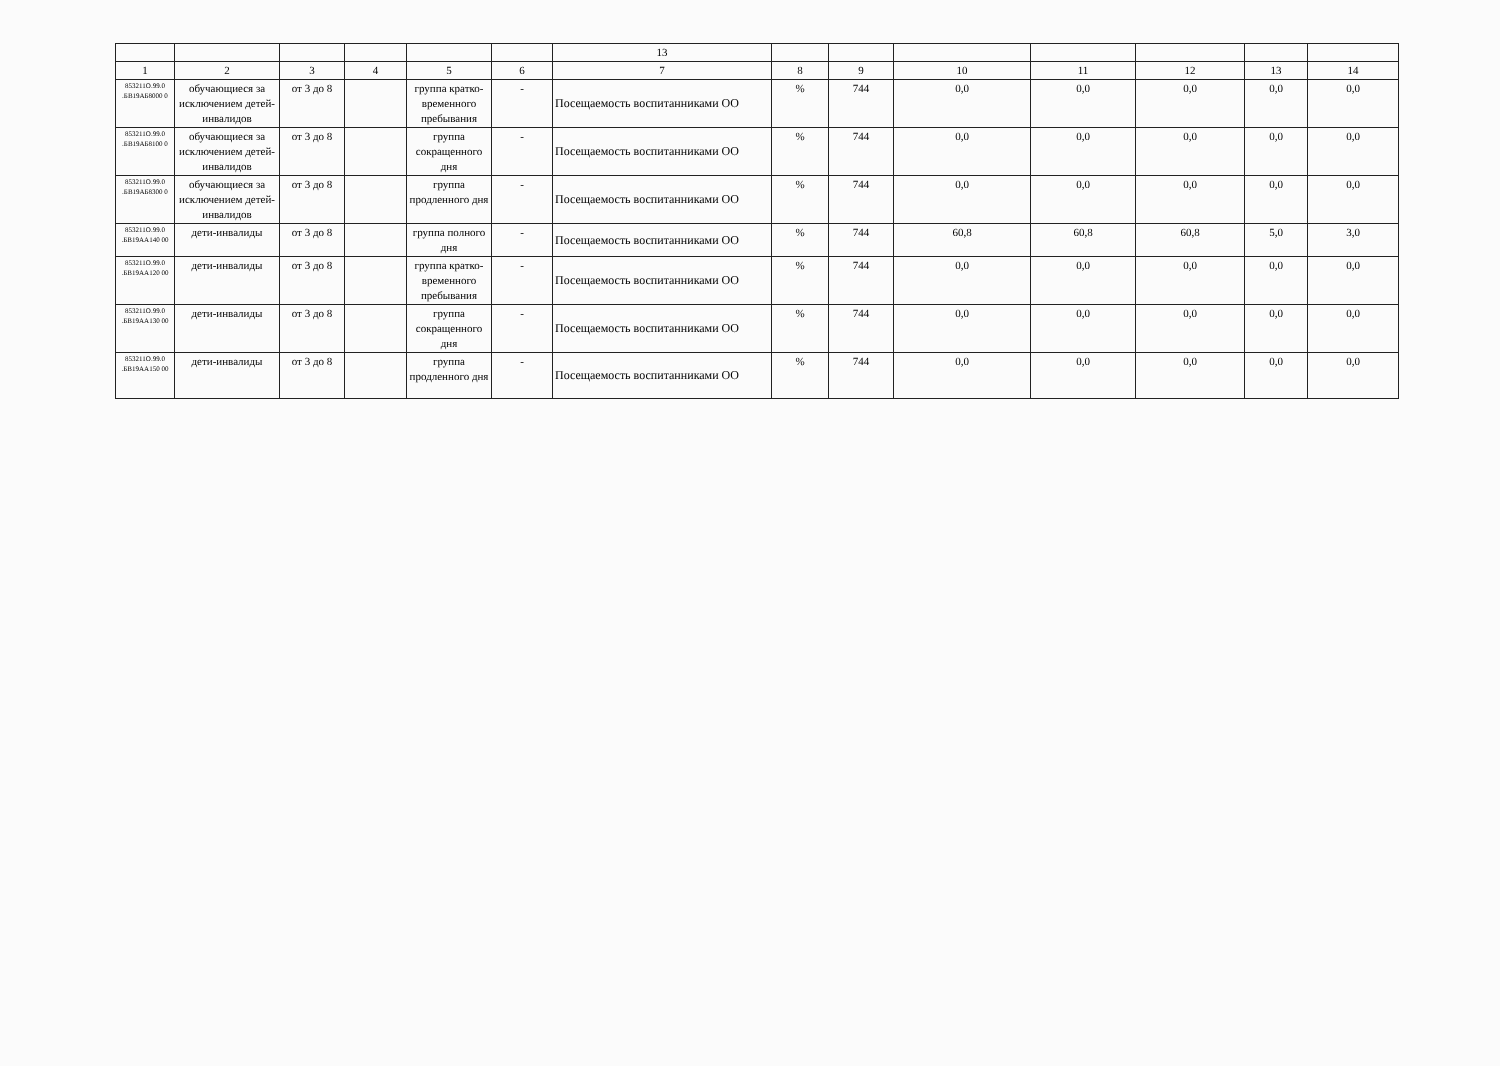| | | | | | | 13 | | | | | | | |
| --- | --- | --- | --- | --- | --- | --- | --- | --- | --- | --- | --- | --- | --- |
| 1 | 2 | 3 | 4 | 5 | 6 | 7 | 8 | 9 | 10 | 11 | 12 | 13 | 14 |
| 853211О.99.0 .БВ19АБ8000 0 | обучающиеся за исключением детей-инвалидов | от 3 до 8 | | группа кратко-временного пребывания | - | Посещаемость воспитанниками ОО | % | 744 | 0,0 | 0,0 | 0,0 | 0,0 | 0,0 |
| 853211О.99.0 .БВ19АБ8100 0 | обучающиеся за исключением детей-инвалидов | от 3 до 8 | | группа сокращенного дня | - | Посещаемость воспитанниками ОО | % | 744 | 0,0 | 0,0 | 0,0 | 0,0 | 0,0 |
| 853211О.99.0 .БВ19АБ8300 0 | обучающиеся за исключением детей-инвалидов | от 3 до 8 | | группа продленного дня | - | Посещаемость воспитанниками ОО | % | 744 | 0,0 | 0,0 | 0,0 | 0,0 | 0,0 |
| 853211О.99.0 .БВ19АА140 00 | дети-инвалиды | от 3 до 8 | | группа полного дня | - | Посещаемость воспитанниками ОО | % | 744 | 60,8 | 60,8 | 60,8 | 5,0 | 3,0 |
| 853211О.99.0 .БВ19АА120 00 | дети-инвалиды | от 3 до 8 | | группа кратко-временного пребывания | - | Посещаемость воспитанниками ОО | % | 744 | 0,0 | 0,0 | 0,0 | 0,0 | 0,0 |
| 853211О.99.0 .БВ19АА130 00 | дети-инвалиды | от 3 до 8 | | группа сокращенного дня | - | Посещаемость воспитанниками ОО | % | 744 | 0,0 | 0,0 | 0,0 | 0,0 | 0,0 |
| 853211О.99.0 .БВ19АА150 00 | дети-инвалиды | от 3 до 8 | | группа продленного дня | - | Посещаемость воспитанниками ОО | % | 744 | 0,0 | 0,0 | 0,0 | 0,0 | 0,0 |